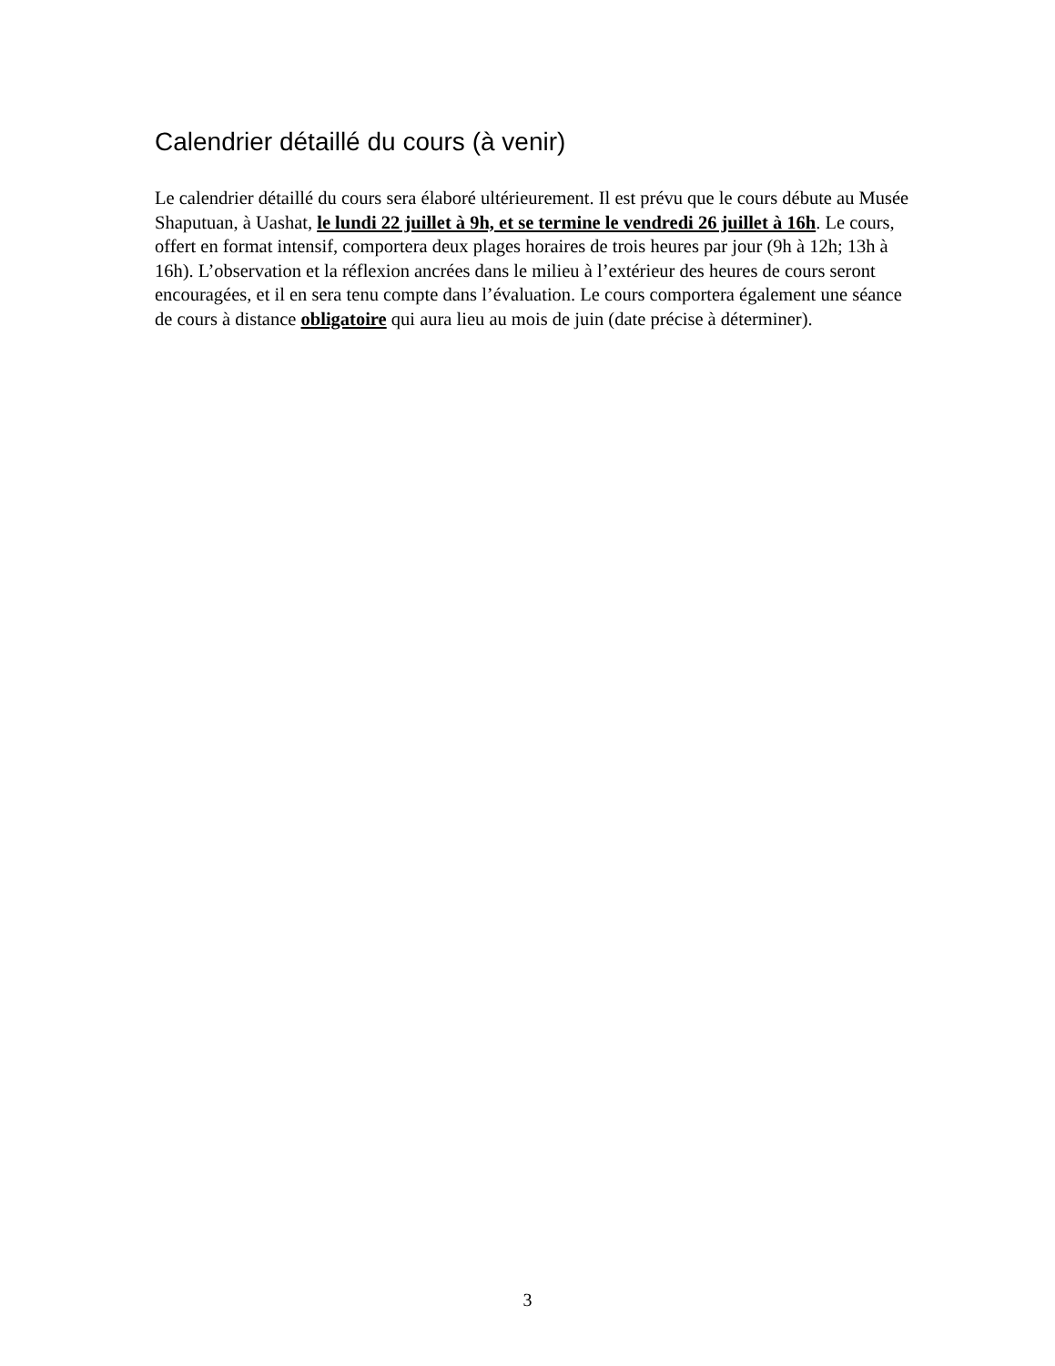Calendrier détaillé du cours (à venir)
Le calendrier détaillé du cours sera élaboré ultérieurement. Il est prévu que le cours débute au Musée Shaputuan, à Uashat, le lundi 22 juillet à 9h, et se termine le vendredi 26 juillet à 16h. Le cours, offert en format intensif, comportera deux plages horaires de trois heures par jour (9h à 12h; 13h à 16h). L’observation et la réflexion ancrées dans le milieu à l’extérieur des heures de cours seront encouragées, et il en sera tenu compte dans l’évaluation. Le cours comportera également une séance de cours à distance obligatoire qui aura lieu au mois de juin (date précise à déterminer).
3